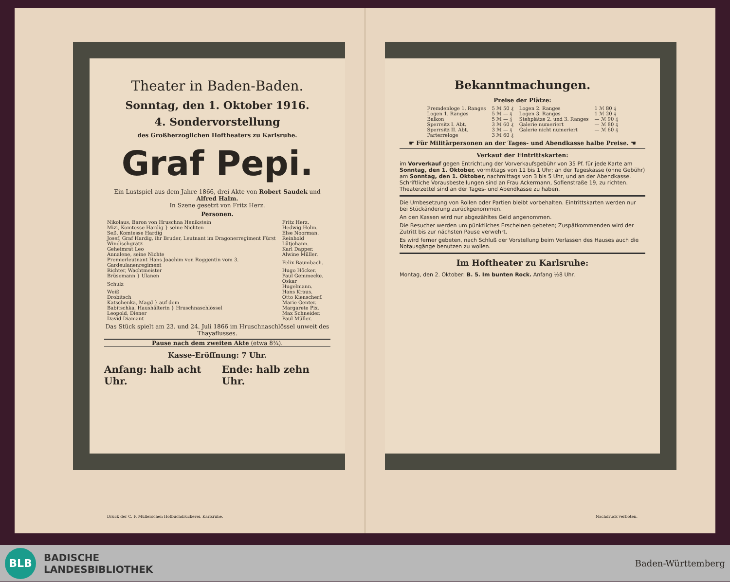Theater in Baden-Baden.
Sonntag, den 1. Oktober 1916.
4. Sondervorstellung
des Großherzoglichen Hoftheaters zu Karlsruhe.
Graf Pepi.
Ein Lustspiel aus dem Jahre 1866, drei Akte von Robert Saudek und Alfred Halm.
In Szene gesetzt von Fritz Herz.
Personen.
| Nikolaus, Baron von Hruschna Henikstein | Fritz Herz. |
| Mizi, Komtesse Hardig } seine Nichten | Hedwig Holm. |
| Seß, Komtesse Hardig | Else Noorman. |
| Josef, Graf Hardig, ihr Bruder, Leutnant im Dragonerregiment Fürst Windischgrätz | Reinhold Lütjohann. |
| Geheimrat Leo | Karl Dapper. |
| Annalene, seine Nichte | Alwine Müller. |
| Premierleutnant Hans Joachim von Roggentin vom 3. Gardeulanenregiment | Felix Baumbach. |
| Richter, Wachtmeister | Hugo Höcker. |
| Brüsemann } Ulanen | Paul Gemmecke. |
| Schulz | Oskar Hugelmann. |
| Weiß | Hans Kraus. |
| Drobitsch | Otto Kienscherf. |
| Katschenka, Magd } auf dem | Marie Genter. |
| Babitschka, Haushälterin } Hruschnaschlössel | Margarete Pix. |
| Leopold, Diener | Max Schneider. |
| David Diamant | Paul Müller. |
Das Stück spielt am 23. und 24. Juli 1866 im Hruschnaschlössel unweit des Thayaflusses.
Pause nach dem zweiten Akte (etwa 8¾).
Kasse-Eröffnung: 7 Uhr.
Anfang: halb acht Uhr. Ende: halb zehn Uhr.
Druck der C. F. Müllerschen Hofbuchdruckerei, Karlsruhe.
Bekanntmachungen.
Preise der Plätze:
| Fremdenloge 1. Ranges | 5 ℳ 50 ₰ | Logen 2. Ranges | 1 ℳ 80 ₰ |
| Logen 1. Ranges | 5 ℳ — ₰ | Logen 3. Ranges | 1 ℳ 20 ₰ |
| Balkon | 5 ℳ — ₰ | Stehplätze 2. und 3. Ranges | — ℳ 90 ₰ |
| Sperrsitz I. Abt. | 3 ℳ 60 ₰ | Galerie numeriert | — ℳ 80 ₰ |
| Sperrsitz II. Abt. | 3 ℳ — ₰ | Galerie nicht numeriert | — ℳ 60 ₰ |
| Parterreloge | 3 ℳ 60 ₰ | | |
☛ Für Militärpersonen an der Tages- und Abendkasse halbe Preise. ☚
Verkauf der Eintrittskarten:
im Vorverkauf gegen Entrichtung der Vorverkaufsgebühr von 35 Pf. für jede Karte am Sonntag, den 1. Oktober, vormittags von 11 bis 1 Uhr; an der Tageskasse (ohne Gebühr) am Sonntag, den 1. Oktober, nachmittags von 3 bis 5 Uhr, und an der Abendkasse. Schriftliche Vorausbestellungen sind an Frau Ackermann, Sofienstraße 19, zu richten. Theaterzettel sind an der Tages- und Abendkasse zu haben.
Die Umbesetzung von Rollen oder Partien bleibt vorbehalten. Eintrittskarten werden nur bei Stückänderung zurückgenommen.
An den Kassen wird nur abgezähltes Geld angenommen.
Die Besucher werden um pünktliches Erscheinen gebeten; Zuspätkommenden wird der Zutritt bis zur nächsten Pause verwehrt.
Es wird ferner gebeten, nach Schluß der Vorstellung beim Verlassen des Hauses auch die Notausgänge benutzen zu wollen.
Im Hoftheater zu Karlsruhe:
Montag, den 2. Oktober: B. 5. Im bunten Rock. Anfang ½8 Uhr.
Nachdruck verboten.
BLB
BADISCHE
LANDESBIBLIOTHEK
Baden-Württemberg